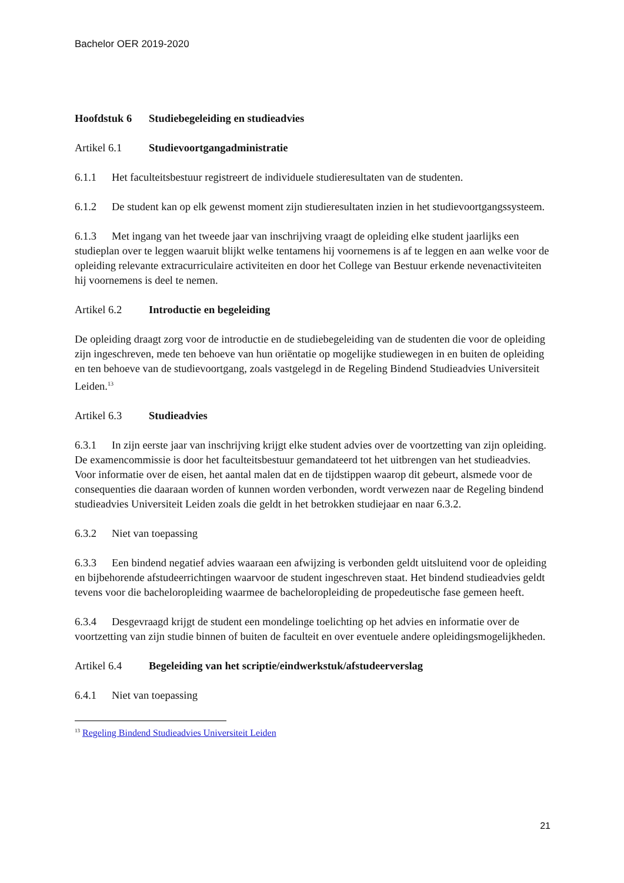Bachelor OER 2019-2020
Hoofdstuk 6 Studiebegeleiding en studieadvies
Artikel 6.1 Studievoortgangadministratie
6.1.1 Het faculteitsbestuur registreert de individuele studieresultaten van de studenten.
6.1.2 De student kan op elk gewenst moment zijn studieresultaten inzien in het studievoortgangssysteem.
6.1.3 Met ingang van het tweede jaar van inschrijving vraagt de opleiding elke student jaarlijks een studieplan over te leggen waaruit blijkt welke tentamens hij voornemens is af te leggen en aan welke voor de opleiding relevante extracurriculaire activiteiten en door het College van Bestuur erkende nevenactiviteiten hij voornemens is deel te nemen.
Artikel 6.2 Introductie en begeleiding
De opleiding draagt zorg voor de introductie en de studiebegeleiding van de studenten die voor de opleiding zijn ingeschreven, mede ten behoeve van hun oriëntatie op mogelijke studiewegen in en buiten de opleiding en ten behoeve van de studievoortgang, zoals vastgelegd in de Regeling Bindend Studieadvies Universiteit Leiden.<sup>13</sup>
Artikel 6.3 Studieadvies
6.3.1 In zijn eerste jaar van inschrijving krijgt elke student advies over de voortzetting van zijn opleiding. De examencommissie is door het faculteitsbestuur gemandateerd tot het uitbrengen van het studieadvies. Voor informatie over de eisen, het aantal malen dat en de tijdstippen waarop dit gebeurt, alsmede voor de consequenties die daaraan worden of kunnen worden verbonden, wordt verwezen naar de Regeling bindend studieadvies Universiteit Leiden zoals die geldt in het betrokken studiejaar en naar 6.3.2.
6.3.2 Niet van toepassing
6.3.3 Een bindend negatief advies waaraan een afwijzing is verbonden geldt uitsluitend voor de opleiding en bijbehorende afstudeerrichtingen waarvoor de student ingeschreven staat. Het bindend studieadvies geldt tevens voor die bacheloropleiding waarmee de bacheloropleiding de propedeutische fase gemeen heeft.
6.3.4 Desgevraagd krijgt de student een mondelinge toelichting op het advies en informatie over de voortzetting van zijn studie binnen of buiten de faculteit en over eventuele andere opleidingsmogelijkheden.
Artikel 6.4 Begeleiding van het scriptie/eindwerkstuk/afstudeerverslag
6.4.1 Niet van toepassing
<sup>13</sup> Regeling Bindend Studieadvies Universiteit Leiden
21